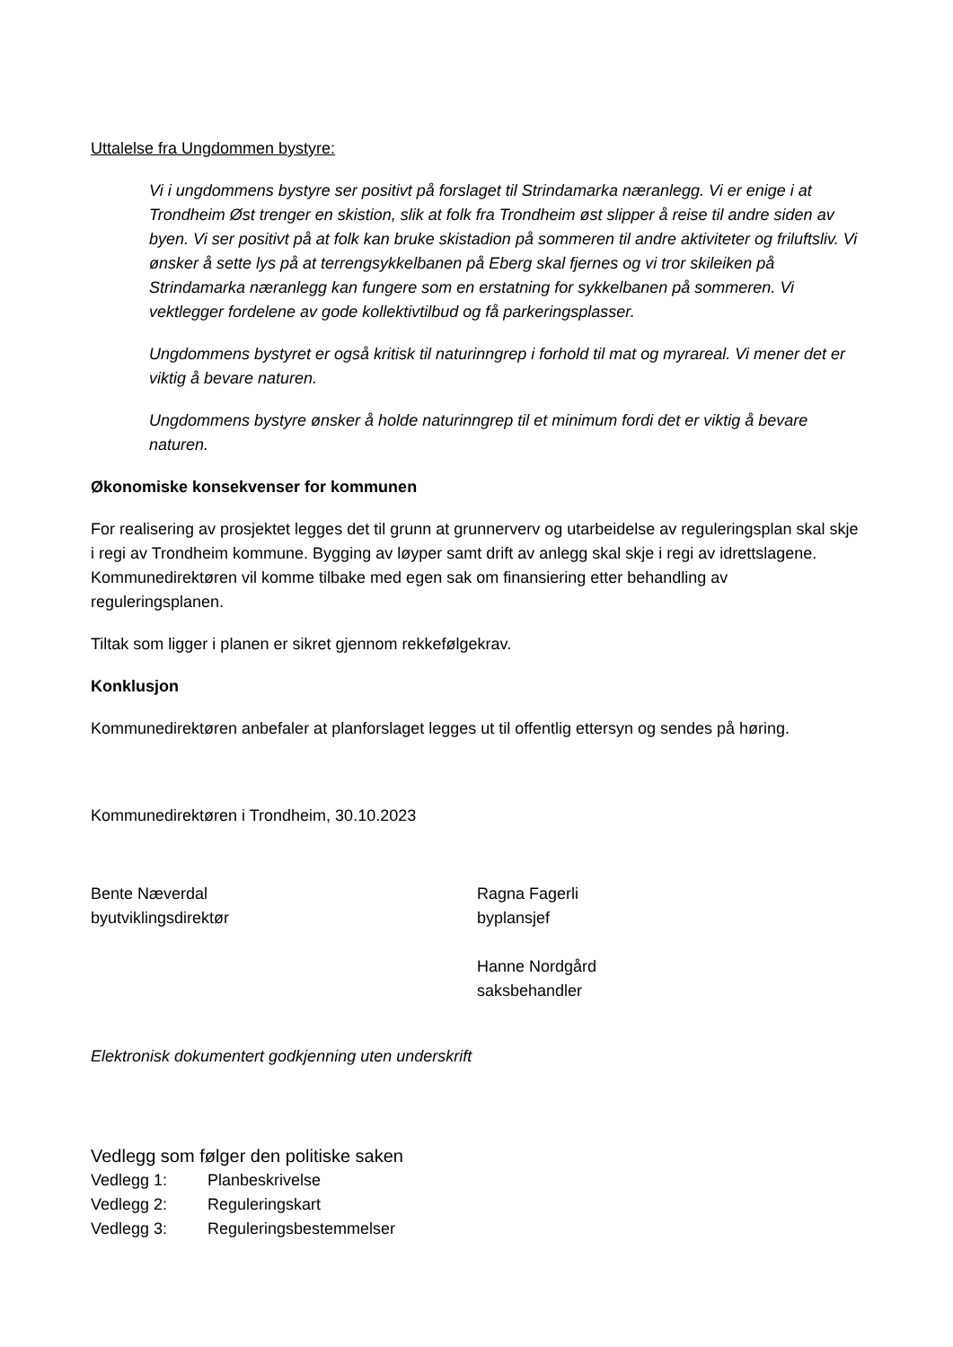Uttalelse fra Ungdommen bystyre:
Vi i ungdommens bystyre ser positivt på forslaget til Strindamarka næranlegg. Vi er enige i at Trondheim Øst trenger en skistion, slik at folk fra Trondheim øst slipper å reise til andre siden av byen. Vi ser positivt på at folk kan bruke skistadion på sommeren til andre aktiviteter og friluftsliv. Vi ønsker å sette lys på at terrengsykkelbanen på Eberg skal fjernes og vi tror skileiken på Strindamarka næranlegg kan fungere som en erstatning for sykkelbanen på sommeren. Vi vektlegger fordelene av gode kollektivtilbud og få parkeringsplasser.
Ungdommens bystyret er også kritisk til naturinngrep i forhold til mat og myrareal. Vi mener det er viktig å bevare naturen.
Ungdommens bystyre ønsker å holde naturinngrep til et minimum fordi det er viktig å bevare naturen.
Økonomiske konsekvenser for kommunen
For realisering av prosjektet legges det til grunn at grunnerverv og utarbeidelse av reguleringsplan skal skje i regi av Trondheim kommune. Bygging av løyper samt drift av anlegg skal skje i regi av idrettslagene. Kommunedirektøren vil komme tilbake med egen sak om finansiering etter behandling av reguleringsplanen.
Tiltak som ligger i planen er sikret gjennom rekkefølgekrav.
Konklusjon
Kommunedirektøren anbefaler at planforslaget legges ut til offentlig ettersyn og sendes på høring.
Kommunedirektøren i Trondheim, 30.10.2023
Bente Næverdal
byutviklingsdirektør
Ragna Fagerli
byplansjef
Hanne Nordgård
saksbehandler
Elektronisk dokumentert godkjenning uten underskrift
Vedlegg som følger den politiske saken
Vedlegg 1: Planbeskrivelse
Vedlegg 2: Reguleringskart
Vedlegg 3: Reguleringsbestemmelser